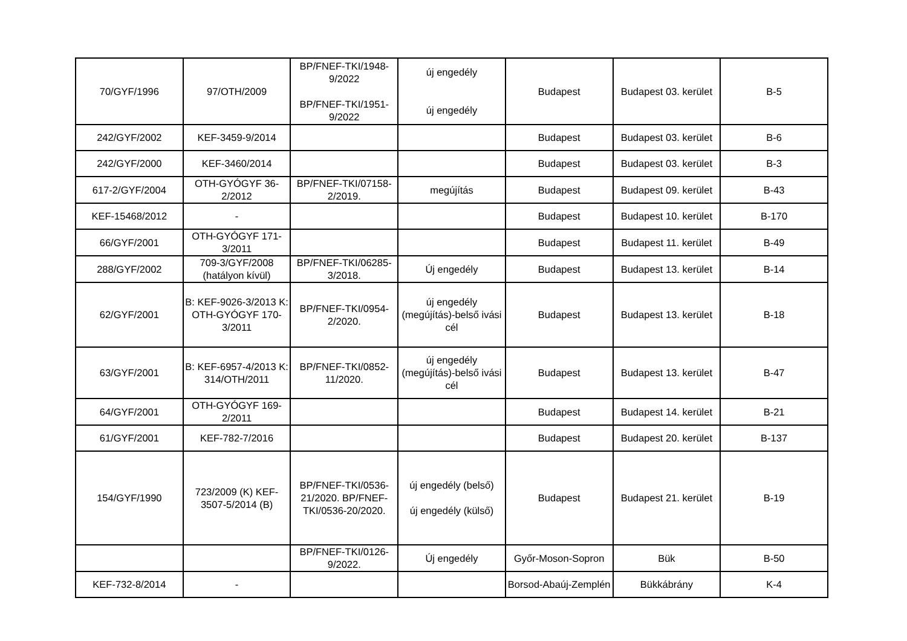| 70/GYF/1996 | 97/OTH/2009 | BP/FNEF-TKI/1948-9/2022 BP/FNEF-TKI/1951-9/2022 | új engedély új engedély | Budapest | Budapest 03. kerület | B-5 |
| 242/GYF/2002 | KEF-3459-9/2014 | | | Budapest | Budapest 03. kerület | B-6 |
| 242/GYF/2000 | KEF-3460/2014 | | | Budapest | Budapest 03. kerület | B-3 |
| 617-2/GYF/2004 | OTH-GYÓGYF 36-2/2012 | BP/FNEF-TKI/07158-2/2019. | megújítás | Budapest | Budapest 09. kerület | B-43 |
| KEF-15468/2012 | - | | | Budapest | Budapest 10. kerület | B-170 |
| 66/GYF/2001 | OTH-GYÓGYF 171-3/2011 | | | Budapest | Budapest 11. kerület | B-49 |
| 288/GYF/2002 | 709-3/GYF/2008 (hatályon kívül) | BP/FNEF-TKI/06285-3/2018. | Új engedély | Budapest | Budapest 13. kerület | B-14 |
| 62/GYF/2001 | B: KEF-9026-3/2013 K: OTH-GYÓGYF 170-3/2011 | BP/FNEF-TKI/0954-2/2020. | új engedély (megújítás)-belső ivási cél | Budapest | Budapest 13. kerület | B-18 |
| 63/GYF/2001 | B: KEF-6957-4/2013 K: 314/OTH/2011 | BP/FNEF-TKI/0852-11/2020. | új engedély (megújítás)-belső ivási cél | Budapest | Budapest 13. kerület | B-47 |
| 64/GYF/2001 | OTH-GYÓGYF 169-2/2011 | | | Budapest | Budapest 14. kerület | B-21 |
| 61/GYF/2001 | KEF-782-7/2016 | | | Budapest | Budapest 20. kerület | B-137 |
| 154/GYF/1990 | 723/2009 (K) KEF-3507-5/2014 (B) | BP/FNEF-TKI/0536-21/2020. BP/FNEF-TKI/0536-20/2020. | új engedély (belső) új engedély (külső) | Budapest | Budapest 21. kerület | B-19 |
| | | BP/FNEF-TKI/0126-9/2022. | Új engedély | Győr-Moson-Sopron | Bük | B-50 |
| KEF-732-8/2014 | - | | | Borsod-Abaúj-Zemplén | Bükkábrány | K-4 |